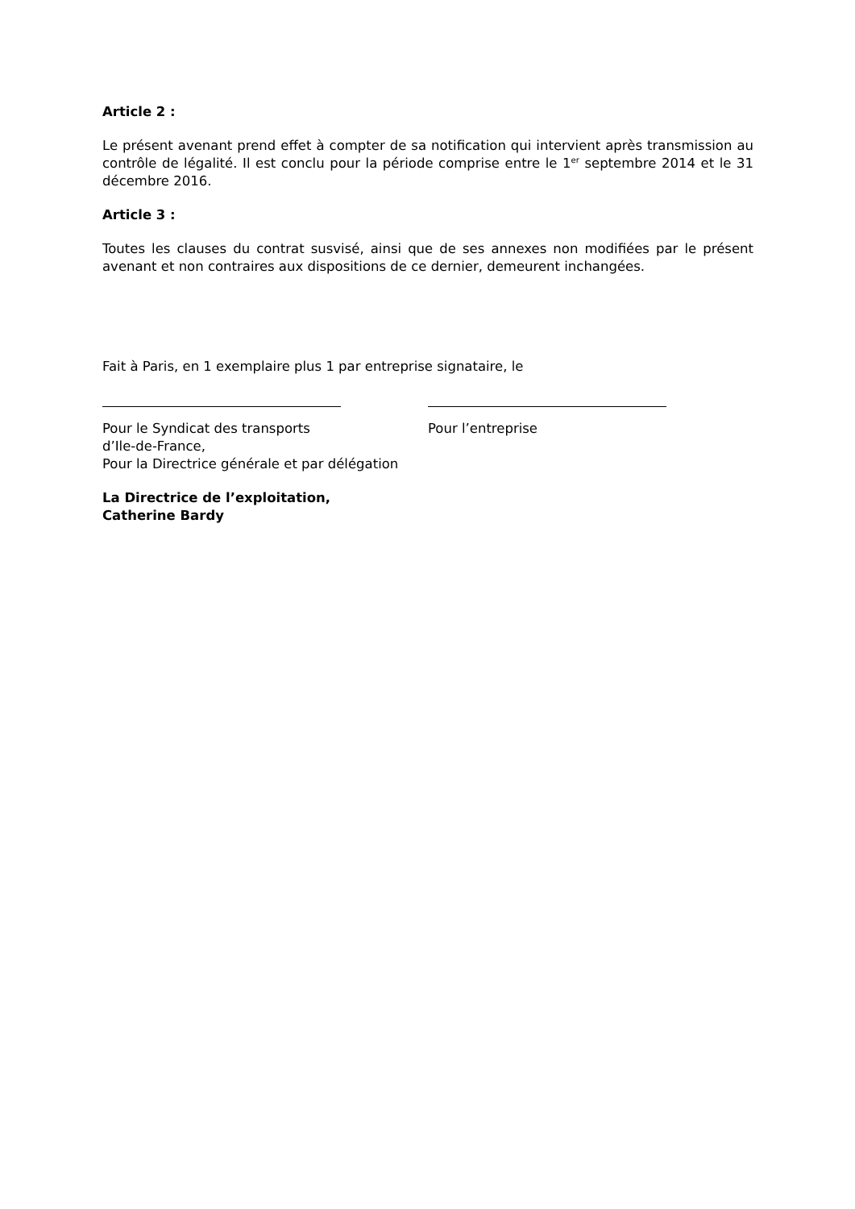Article 2 :
Le présent avenant prend effet à compter de sa notification qui intervient après transmission au contrôle de légalité. Il est conclu pour la période comprise entre le 1<sup>er</sup> septembre 2014 et le 31 décembre 2016.
Article 3 :
Toutes les clauses du contrat susvisé, ainsi que de ses annexes non modifiées par le présent avenant et non contraires aux dispositions de ce dernier, demeurent inchangées.
Fait à Paris, en 1 exemplaire plus 1 par entreprise signataire, le
Pour le Syndicat des transports
d’Ile-de-France,
Pour la Directrice générale et par délégation
Pour l’entreprise
La Directrice de l’exploitation,
Catherine Bardy